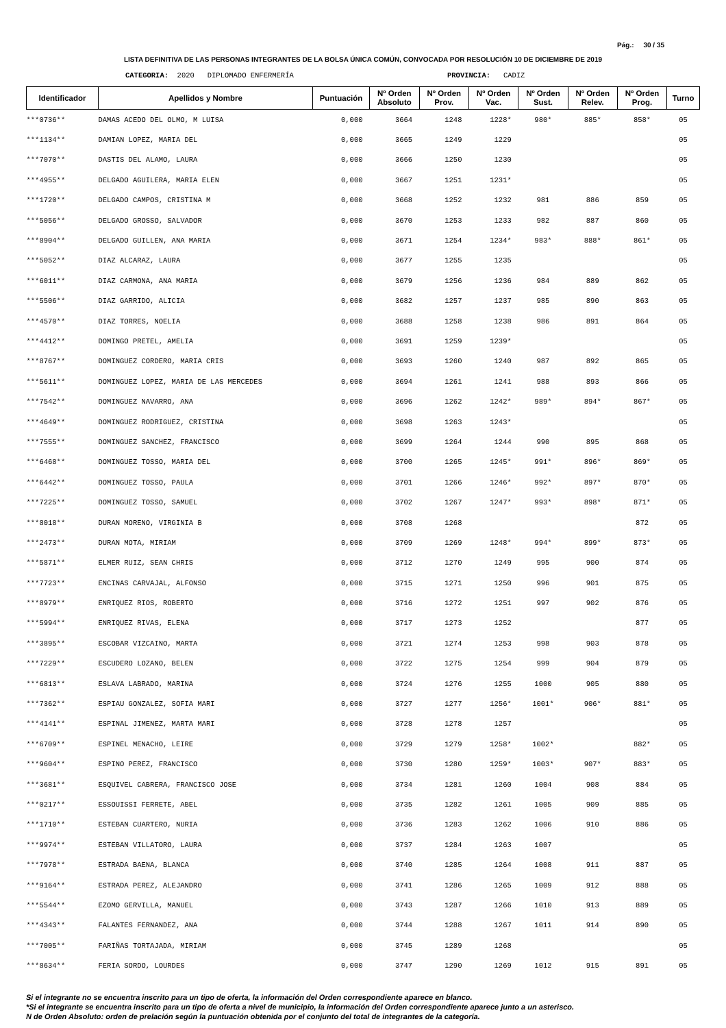Pág.: 30 / 35
LISTA DEFINITIVA DE LAS PERSONAS INTEGRANTES DE LA BOLSA ÚNICA COMÚN, CONVOCADA POR RESOLUCIÓN 10 DE DICIEMBRE DE 2019
CATEGORIA: 2020 DIPLOMADO ENFERMERÍA PROVINCIA: CADIZ
| Identificador | Apellidos y Nombre | Puntuación | Nº Orden Absoluto | Nº Orden Prov. | Nº Orden Vac. | Nº Orden Sust. | Nº Orden Relev. | Nº Orden Prog. | Turno |
| --- | --- | --- | --- | --- | --- | --- | --- | --- | --- |
| ***0736** | DAMAS ACEDO DEL OLMO, M LUISA | 0,000 | 3664 | 1248 | 1228* | 980* | 885* | 858* | 05 |
| ***1134** | DAMIAN LOPEZ, MARIA DEL | 0,000 | 3665 | 1249 | 1229 | | | | 05 |
| ***7070** | DASTIS DEL ALAMO, LAURA | 0,000 | 3666 | 1250 | 1230 | | | | 05 |
| ***4955** | DELGADO AGUILERA, MARIA ELEN | 0,000 | 3667 | 1251 | 1231* | | | | 05 |
| ***1720** | DELGADO CAMPOS, CRISTINA M | 0,000 | 3668 | 1252 | 1232 | 981 | 886 | 859 | 05 |
| ***5056** | DELGADO GROSSO, SALVADOR | 0,000 | 3670 | 1253 | 1233 | 982 | 887 | 860 | 05 |
| ***8904** | DELGADO GUILLEN, ANA MARIA | 0,000 | 3671 | 1254 | 1234* | 983* | 888* | 861* | 05 |
| ***5052** | DIAZ ALCARAZ, LAURA | 0,000 | 3677 | 1255 | 1235 | | | | 05 |
| ***6011** | DIAZ CARMONA, ANA MARIA | 0,000 | 3679 | 1256 | 1236 | 984 | 889 | 862 | 05 |
| ***5506** | DIAZ GARRIDO, ALICIA | 0,000 | 3682 | 1257 | 1237 | 985 | 890 | 863 | 05 |
| ***4570** | DIAZ TORRES, NOELIA | 0,000 | 3688 | 1258 | 1238 | 986 | 891 | 864 | 05 |
| ***4412** | DOMINGO PRETEL, AMELIA | 0,000 | 3691 | 1259 | 1239* | | | | 05 |
| ***8767** | DOMINGUEZ CORDERO, MARIA CRIS | 0,000 | 3693 | 1260 | 1240 | 987 | 892 | 865 | 05 |
| ***5611** | DOMINGUEZ LOPEZ, MARIA DE LAS MERCEDES | 0,000 | 3694 | 1261 | 1241 | 988 | 893 | 866 | 05 |
| ***7542** | DOMINGUEZ NAVARRO, ANA | 0,000 | 3696 | 1262 | 1242* | 989* | 894* | 867* | 05 |
| ***4649** | DOMINGUEZ RODRIGUEZ, CRISTINA | 0,000 | 3698 | 1263 | 1243* | | | | 05 |
| ***7555** | DOMINGUEZ SANCHEZ, FRANCISCO | 0,000 | 3699 | 1264 | 1244 | 990 | 895 | 868 | 05 |
| ***6468** | DOMINGUEZ TOSSO, MARIA DEL | 0,000 | 3700 | 1265 | 1245* | 991* | 896* | 869* | 05 |
| ***6442** | DOMINGUEZ TOSSO, PAULA | 0,000 | 3701 | 1266 | 1246* | 992* | 897* | 870* | 05 |
| ***7225** | DOMINGUEZ TOSSO, SAMUEL | 0,000 | 3702 | 1267 | 1247* | 993* | 898* | 871* | 05 |
| ***8018** | DURAN MORENO, VIRGINIA B | 0,000 | 3708 | 1268 | | | | 872 | 05 |
| ***2473** | DURAN MOTA, MIRIAM | 0,000 | 3709 | 1269 | 1248* | 994* | 899* | 873* | 05 |
| ***5871** | ELMER RUIZ, SEAN CHRIS | 0,000 | 3712 | 1270 | 1249 | 995 | 900 | 874 | 05 |
| ***7723** | ENCINAS CARVAJAL, ALFONSO | 0,000 | 3715 | 1271 | 1250 | 996 | 901 | 875 | 05 |
| ***8979** | ENRIQUEZ RIOS, ROBERTO | 0,000 | 3716 | 1272 | 1251 | 997 | 902 | 876 | 05 |
| ***5994** | ENRIQUEZ RIVAS, ELENA | 0,000 | 3717 | 1273 | 1252 | | | 877 | 05 |
| ***3895** | ESCOBAR VIZCAINO, MARTA | 0,000 | 3721 | 1274 | 1253 | 998 | 903 | 878 | 05 |
| ***7229** | ESCUDERO LOZANO, BELEN | 0,000 | 3722 | 1275 | 1254 | 999 | 904 | 879 | 05 |
| ***6813** | ESLAVA LABRADO, MARINA | 0,000 | 3724 | 1276 | 1255 | 1000 | 905 | 880 | 05 |
| ***7362** | ESPIAU GONZALEZ, SOFIA MARI | 0,000 | 3727 | 1277 | 1256* | 1001* | 906* | 881* | 05 |
| ***4141** | ESPINAL JIMENEZ, MARTA MARI | 0,000 | 3728 | 1278 | 1257 | | | | 05 |
| ***6709** | ESPINEL MENACHO, LEIRE | 0,000 | 3729 | 1279 | 1258* | 1002* | | 882* | 05 |
| ***9604** | ESPINO PEREZ, FRANCISCO | 0,000 | 3730 | 1280 | 1259* | 1003* | 907* | 883* | 05 |
| ***3681** | ESQUIVEL CABRERA, FRANCISCO JOSE | 0,000 | 3734 | 1281 | 1260 | 1004 | 908 | 884 | 05 |
| ***0217** | ESSOUISSI FERRETE, ABEL | 0,000 | 3735 | 1282 | 1261 | 1005 | 909 | 885 | 05 |
| ***1710** | ESTEBAN CUARTERO, NURIA | 0,000 | 3736 | 1283 | 1262 | 1006 | 910 | 886 | 05 |
| ***9974** | ESTEBAN VILLATORO, LAURA | 0,000 | 3737 | 1284 | 1263 | 1007 | | | 05 |
| ***7978** | ESTRADA BAENA, BLANCA | 0,000 | 3740 | 1285 | 1264 | 1008 | 911 | 887 | 05 |
| ***9164** | ESTRADA PEREZ, ALEJANDRO | 0,000 | 3741 | 1286 | 1265 | 1009 | 912 | 888 | 05 |
| ***5544** | EZOMO GERVILLA, MANUEL | 0,000 | 3743 | 1287 | 1266 | 1010 | 913 | 889 | 05 |
| ***4343** | FALANTES FERNANDEZ, ANA | 0,000 | 3744 | 1288 | 1267 | 1011 | 914 | 890 | 05 |
| ***7005** | FARIÑAS TORTAJADA, MIRIAM | 0,000 | 3745 | 1289 | 1268 | | | | 05 |
| ***8634** | FERIA SORDO, LOURDES | 0,000 | 3747 | 1290 | 1269 | 1012 | 915 | 891 | 05 |
Si el integrante no se encuentra inscrito para un tipo de oferta, la información del Orden correspondiente aparece en blanco.
*Si el integrante se encuentra inscrito para un tipo de oferta a nivel de municipio, la información del Orden correspondiente aparece junto a un asterisco.
N de Orden Absoluto: orden de prelación según la puntuación obtenida por el conjunto del total de integrantes de la categoría.